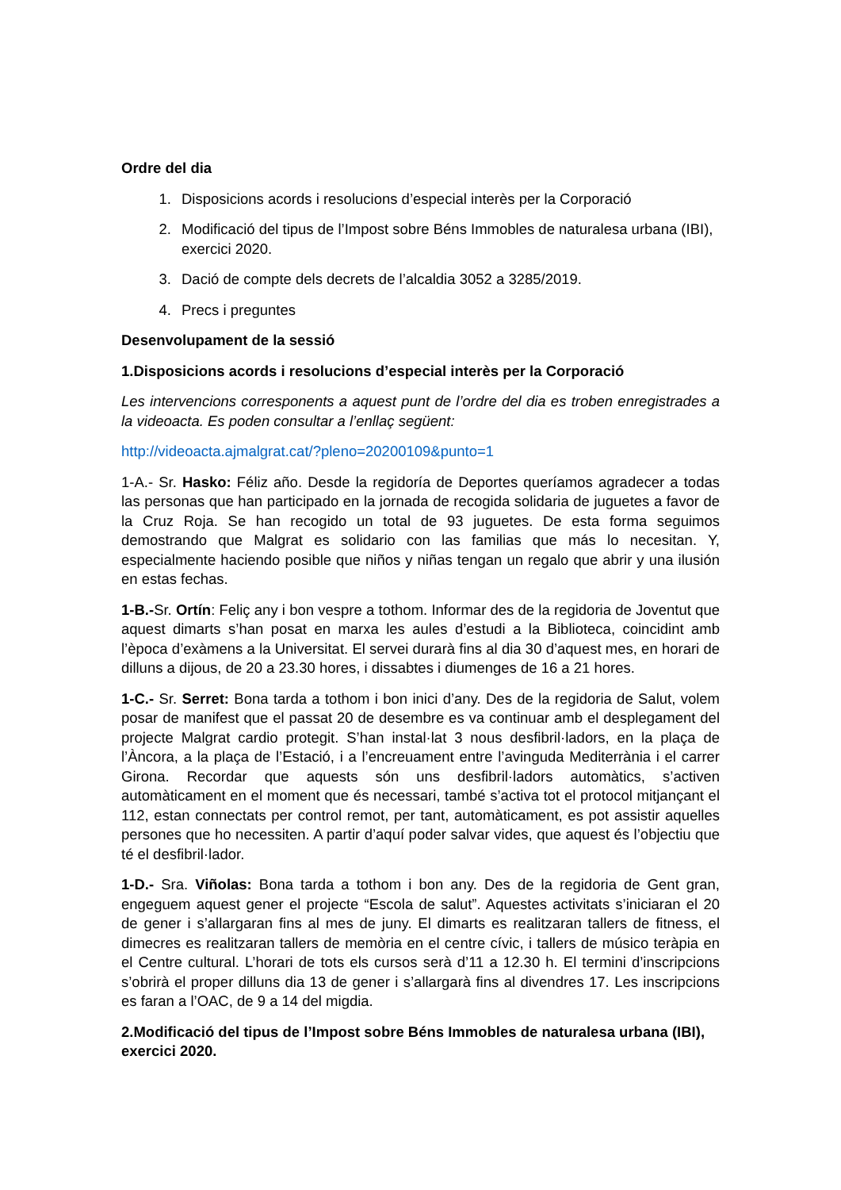Ordre del dia
1. Disposicions acords i resolucions d’especial interès per la Corporació
2. Modificació del tipus de l’Impost sobre Béns Immobles de naturalesa urbana (IBI), exercici 2020.
3. Dació de compte dels decrets de l’alcaldia 3052 a 3285/2019.
4. Precs i preguntes
Desenvolupament de la sessió
1.Disposicions acords i resolucions d’especial interès per la Corporació
Les intervencions corresponents a aquest punt de l’ordre del dia es troben enregistrades a la videoacta. Es poden consultar a l’enllaç següent:
http://videoacta.ajmalgrat.cat/?pleno=20200109&punto=1
1-A.- Sr. Hasko: Féliz año. Desde la regidoría de Deportes queríamos agradecer a todas las personas que han participado en la jornada de recogida solidaria de juguetes a favor de la Cruz Roja. Se han recogido un total de 93 juguetes. De esta forma seguimos demostrando que Malgrat es solidario con las familias que más lo necesitan. Y, especialmente haciendo posible que niños y niñas tengan un regalo que abrir y una ilusión en estas fechas.
1-B.-Sr. Ortín: Feliç any i bon vespre a tothom. Informar des de la regidoria de Joventut que aquest dimarts s’han posat en marxa les aules d’estudi a la Biblioteca, coincidint amb l’època d’exàmens a la Universitat. El servei durarà fins al dia 30 d’aquest mes, en horari de dilluns a dijous, de 20 a 23.30 hores, i dissabtes i diumenges de 16 a 21 hores.
1-C.- Sr. Serret: Bona tarda a tothom i bon inici d’any. Des de la regidoria de Salut, volem posar de manifest que el passat 20 de desembre es va continuar amb el desplegament del projecte Malgrat cardio protegit. S’han instal·lat 3 nous desfibril·ladors, en la plaça de l’Àncora, a la plaça de l’Estació, i a l’encreuament entre l’avinguda Mediterrània i el carrer Girona. Recordar que aquests són uns desfibril·ladors automàtics, s’activen automàticament en el moment que és necessari, també s’activa tot el protocol mitjançant el 112, estan connectats per control remot, per tant, automàticament, es pot assistir aquelles persones que ho necessiten. A partir d’aquí poder salvar vides, que aquest és l’objectiu que té el desfibril·lador.
1-D.- Sra. Viñolas: Bona tarda a tothom i bon any. Des de la regidoria de Gent gran, engeguem aquest gener el projecte “Escola de salut”. Aquestes activitats s’iniciaran el 20 de gener i s’allargaran fins al mes de juny. El dimarts es realitzaran tallers de fitness, el dimecres es realitzaran tallers de memòria en el centre cívic, i tallers de músico teràpia en el Centre cultural. L’horari de tots els cursos serà d’11 a 12.30 h. El termini d’inscripcions s’obrirà el proper dilluns dia 13 de gener i s’allargarà fins al divendres 17. Les inscripcions es faran a l’OAC, de 9 a 14 del migdia.
2.Modificació del tipus de l’Impost sobre Béns Immobles de naturalesa urbana (IBI), exercici 2020.